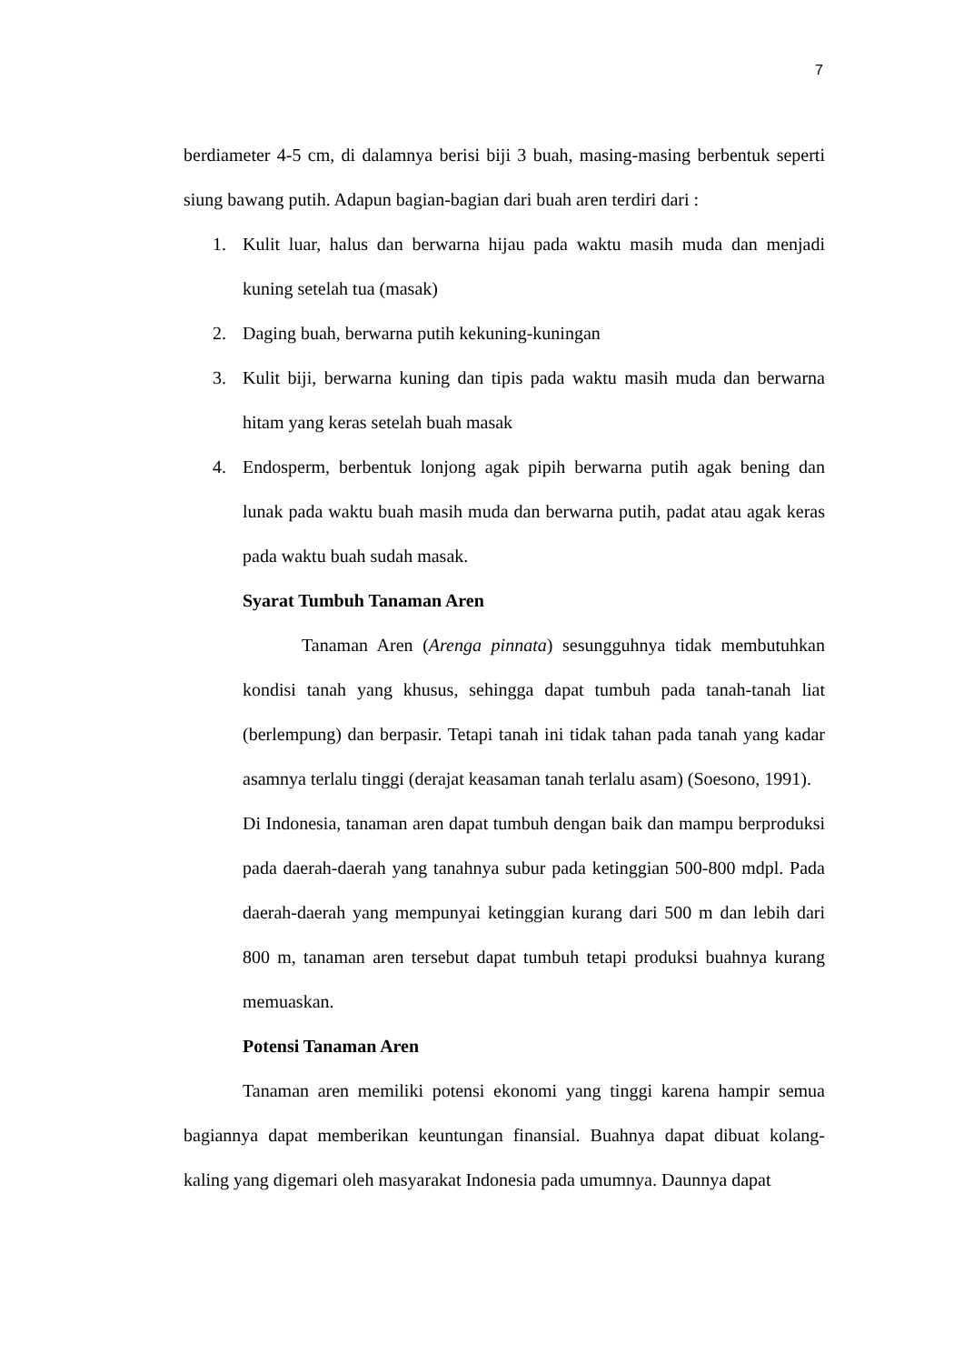7
berdiameter 4-5 cm, di dalamnya berisi biji 3 buah, masing-masing berbentuk seperti siung bawang putih. Adapun bagian-bagian dari buah aren terdiri dari :
1. Kulit luar, halus dan berwarna hijau pada waktu masih muda dan menjadi kuning setelah tua (masak)
2. Daging buah, berwarna putih kekuning-kuningan
3. Kulit biji, berwarna kuning dan tipis pada waktu masih muda dan berwarna hitam yang keras setelah buah masak
4. Endosperm, berbentuk lonjong agak pipih berwarna putih agak bening dan lunak pada waktu buah masih muda dan berwarna putih, padat atau agak keras pada waktu buah sudah masak.
Syarat Tumbuh Tanaman Aren
Tanaman Aren (Arenga pinnata) sesungguhnya tidak membutuhkan kondisi tanah yang khusus, sehingga dapat tumbuh pada tanah-tanah liat (berlempung) dan berpasir. Tetapi tanah ini tidak tahan pada tanah yang kadar asamnya terlalu tinggi (derajat keasaman tanah terlalu asam) (Soesono, 1991).
Di Indonesia, tanaman aren dapat tumbuh dengan baik dan mampu berproduksi pada daerah-daerah yang tanahnya subur pada ketinggian 500-800 mdpl. Pada daerah-daerah yang mempunyai ketinggian kurang dari 500 m dan lebih dari 800 m, tanaman aren tersebut dapat tumbuh tetapi produksi buahnya kurang memuaskan.
Potensi Tanaman Aren
Tanaman aren memiliki potensi ekonomi yang tinggi karena hampir semua bagiannya dapat memberikan keuntungan finansial. Buahnya dapat dibuat kolang-kaling yang digemari oleh masyarakat Indonesia pada umumnya. Daunnya dapat